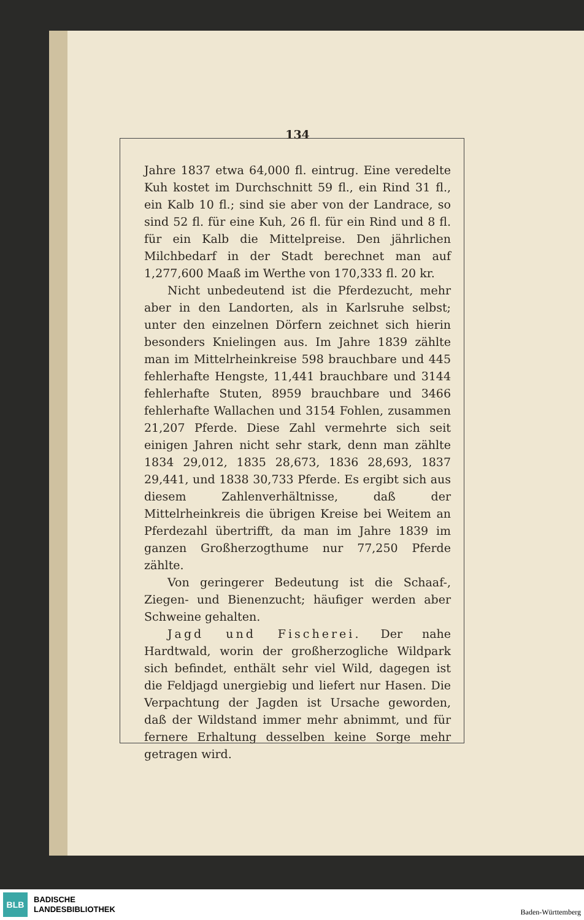134
Jahre 1837 etwa 64,000 fl. eintrug. Eine veredelte Kuh kostet im Durchschnitt 59 fl., ein Rind 31 fl., ein Kalb 10 fl.; sind sie aber von der Landrace, so sind 52 fl. für eine Kuh, 26 fl. für ein Rind und 8 fl. für ein Kalb die Mittelpreise. Den jährlichen Milchbedarf in der Stadt berechnet man auf 1,277,600 Maaß im Werthe von 170,333 fl. 20 kr.
Nicht unbedeutend ist die Pferdezucht, mehr aber in den Landorten, als in Karlsruhe selbst; unter den einzelnen Dörfern zeichnet sich hierin besonders Knielingen aus. Im Jahre 1839 zählte man im Mittelrheinkreise 598 brauchbare und 445 fehlerhafte Hengste, 11,441 brauchbare und 3144 fehlerhafte Stuten, 8959 brauchbare und 3466 fehlerhafte Wallachen und 3154 Fohlen, zusammen 21,207 Pferde. Diese Zahl vermehrte sich seit einigen Jahren nicht sehr stark, denn man zählte 1834 29,012, 1835 28,673, 1836 28,693, 1837 29,441, und 1838 30,733 Pferde. Es ergibt sich aus diesem Zahlenverhältnisse, daß der Mittelrheinkreis die übrigen Kreise bei Weitem an Pferdezahl übertrifft, da man im Jahre 1839 im ganzen Großherzogthume nur 77,250 Pferde zählte.
Von geringerer Bedeutung ist die Schaaf-, Ziegen- und Bienenzucht; häufiger werden aber Schweine gehalten.
Jagd und Fischerei. Der nahe Hardtwald, worin der großherzogliche Wildpark sich befindet, enthält sehr viel Wild, dagegen ist die Feldjagd unergiebig und liefert nur Hasen. Die Verpachtung der Jagden ist Ursache geworden, daß der Wildstand immer mehr abnimmt, und für fernere Erhaltung desselben keine Sorge mehr getragen wird.
BLB
BADISCHE
LANDESBIBLIOTHEK
Baden-Württemberg